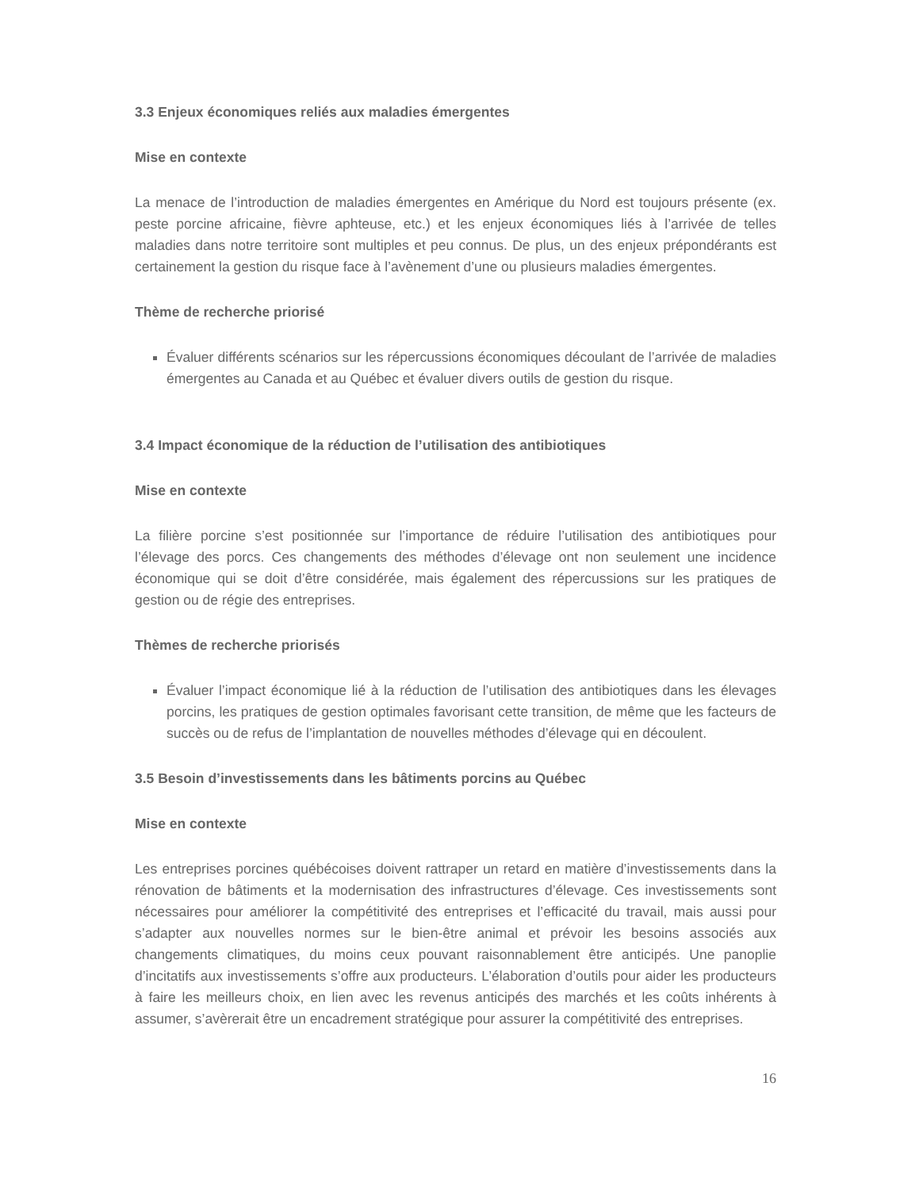3.3 Enjeux économiques reliés aux maladies émergentes
Mise en contexte
La menace de l’introduction de maladies émergentes en Amérique du Nord est toujours présente (ex. peste porcine africaine, fièvre aphteuse, etc.) et les enjeux économiques liés à l’arrivée de telles maladies dans notre territoire sont multiples et peu connus. De plus, un des enjeux prépondérants est certainement la gestion du risque face à l’avènement d’une ou plusieurs maladies émergentes.
Thème de recherche priorisé
Évaluer différents scénarios sur les répercussions économiques découlant de l’arrivée de maladies émergentes au Canada et au Québec et évaluer divers outils de gestion du risque.
3.4 Impact économique de la réduction de l’utilisation des antibiotiques
Mise en contexte
La filière porcine s’est positionnée sur l’importance de réduire l’utilisation des antibiotiques pour l’élevage des porcs. Ces changements des méthodes d’élevage ont non seulement une incidence économique qui se doit d’être considérée, mais également des répercussions sur les pratiques de gestion ou de régie des entreprises.
Thèmes de recherche priorisés
Évaluer l’impact économique lié à la réduction de l’utilisation des antibiotiques dans les élevages porcins, les pratiques de gestion optimales favorisant cette transition, de même que les facteurs de succès ou de refus de l’implantation de nouvelles méthodes d’élevage qui en découlent.
3.5 Besoin d’investissements dans les bâtiments porcins au Québec
Mise en contexte
Les entreprises porcines québécoises doivent rattraper un retard en matière d’investissements dans la rénovation de bâtiments et la modernisation des infrastructures d’élevage. Ces investissements sont nécessaires pour améliorer la compétitivité des entreprises et l’efficacité du travail, mais aussi pour s’adapter aux nouvelles normes sur le bien-être animal et prévoir les besoins associés aux changements climatiques, du moins ceux pouvant raisonnablement être anticipés. Une panoplie d’incitatifs aux investissements s’offre aux producteurs. L’élaboration d’outils pour aider les producteurs à faire les meilleurs choix, en lien avec les revenus anticipés des marchés et les coûts inhérents à assumer, s’avèrerait être un encadrement stratégique pour assurer la compétitivité des entreprises.
16